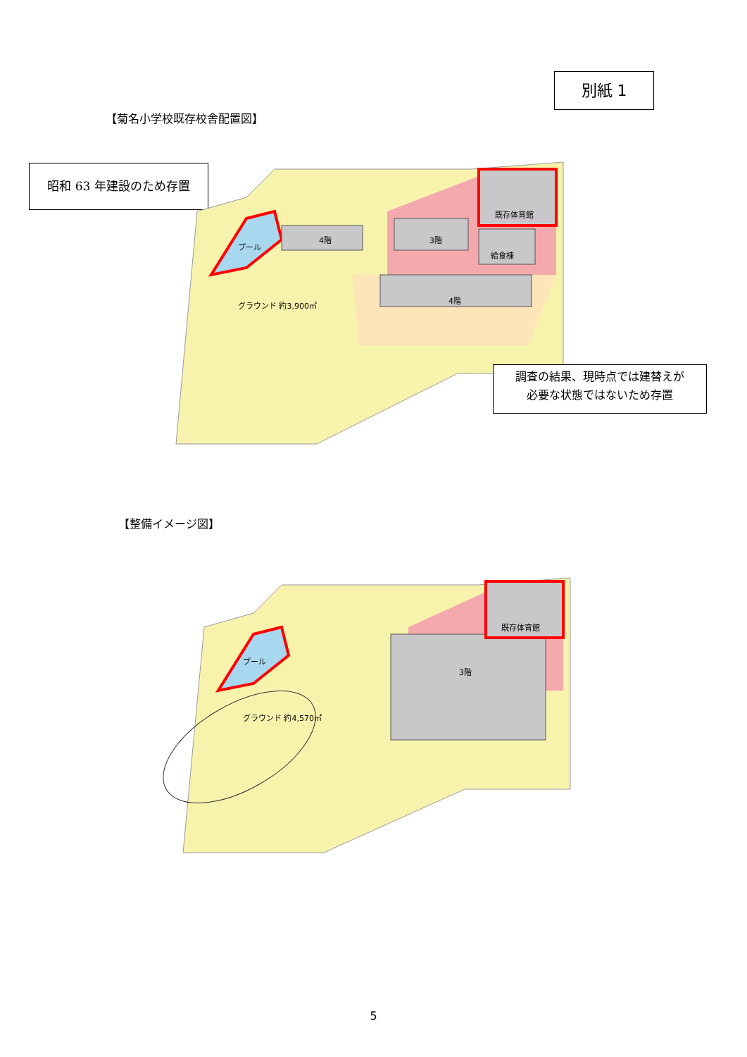別紙 1
【菊名小学校既存校舎配置図】
昭和 63 年建設のため存置
プール
4階 3階
既存体育館
給食棟
4階
グラウンド 約3,900㎡
調査の結果、現時点では建替えが
必要な状態ではないため存置
【整備イメージ図】
プール
既存体育館
3階
グラウンド 約4,570㎡
5